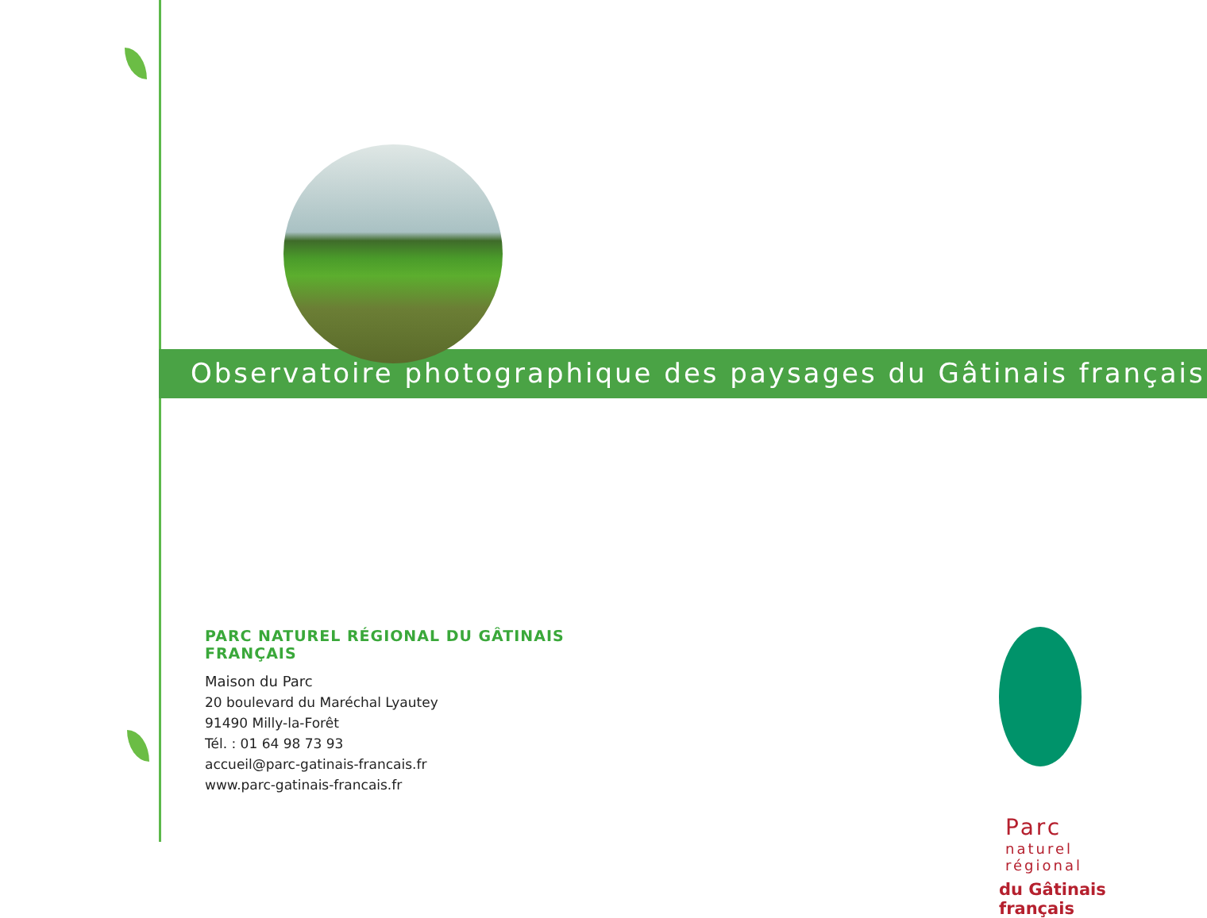Observatoire photographique des paysages du Gâtinais français
PARC NATUREL RÉGIONAL DU GÂTINAIS FRANÇAIS
Maison du Parc
20 boulevard du Maréchal Lyautey
91490 Milly-la-Forêt
Tél. : 01 64 98 73 93
accueil@parc-gatinais-francais.fr
www.parc-gatinais-francais.fr
Parc
naturel
régional
du Gâtinais français